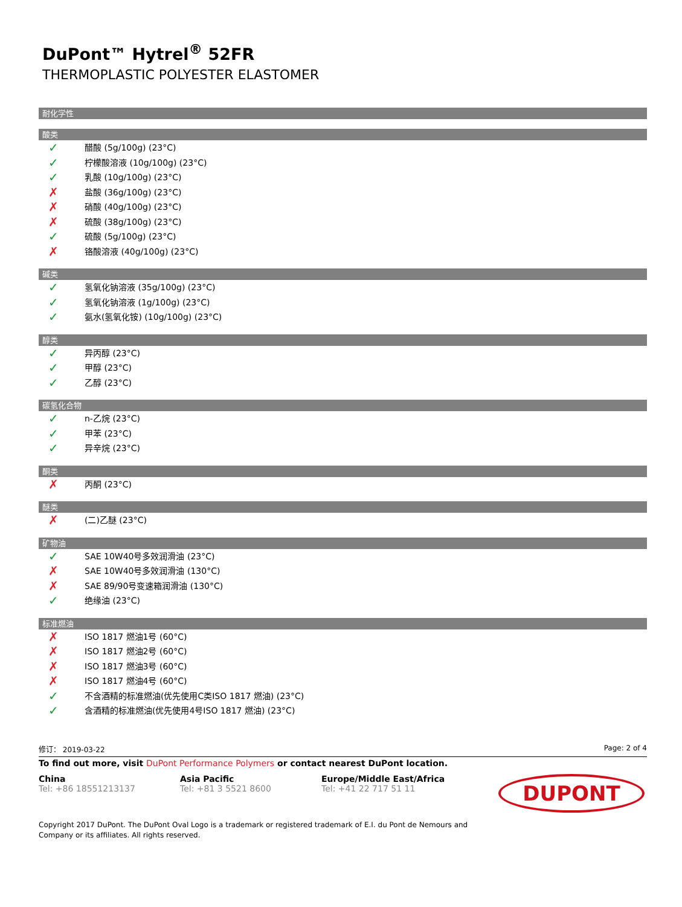DuPont™ Hytrel<sup>®</sup> 52FR
THERMOPLASTIC POLYESTER ELASTOMER
耐化学性
酸类
✓ 醋酸 (5g/100g) (23°C)
✓ 柠檬酸溶液 (10g/100g) (23°C)
✓ 乳酸 (10g/100g) (23°C)
✗ 盐酸 (36g/100g) (23°C)
✗ 硝酸 (40g/100g) (23°C)
✗ 硫酸 (38g/100g) (23°C)
✓ 硫酸 (5g/100g) (23°C)
✗ 铬酸溶液 (40g/100g) (23°C)
碱类
✓ 氢氧化钠溶液 (35g/100g) (23°C)
✓ 氢氧化钠溶液 (1g/100g) (23°C)
✓ 氨水(氢氧化铵) (10g/100g) (23°C)
醇类
✓ 异丙醇 (23°C)
✓ 甲醇 (23°C)
✓ 乙醇 (23°C)
碳氢化合物
✓ n-乙烷 (23°C)
✓ 甲苯 (23°C)
✓ 异辛烷 (23°C)
酮类
✗ 丙酮 (23°C)
醚类
✗ (二)乙醚 (23°C)
矿物油
✓ SAE 10W40号多效润滑油 (23°C)
✗ SAE 10W40号多效润滑油 (130°C)
✗ SAE 89/90号变速箱润滑油 (130°C)
✓ 绝缘油 (23°C)
标准燃油
✗ ISO 1817 燃油1号 (60°C)
✗ ISO 1817 燃油2号 (60°C)
✗ ISO 1817 燃油3号 (60°C)
✗ ISO 1817 燃油4号 (60°C)
✓ 不含酒精的标准燃油(优先使用C类ISO 1817 燃油) (23°C)
✓ 含酒精的标准燃油(优先使用4号ISO 1817 燃油) (23°C)
修订： 2019-03-22 Page: 2 of 4
To find out more, visit DuPont Performance Polymers or contact nearest DuPont location.
China
Tel: +86 18551213137
Asia Pacific
Tel: +81 3 5521 8600
Europe/Middle East/Africa
Tel: +41 22 717 51 11
DUPONT
Copyright 2017 DuPont. The DuPont Oval Logo is a trademark or registered trademark of E.I. du Pont de Nemours and Company or its affiliates. All rights reserved.